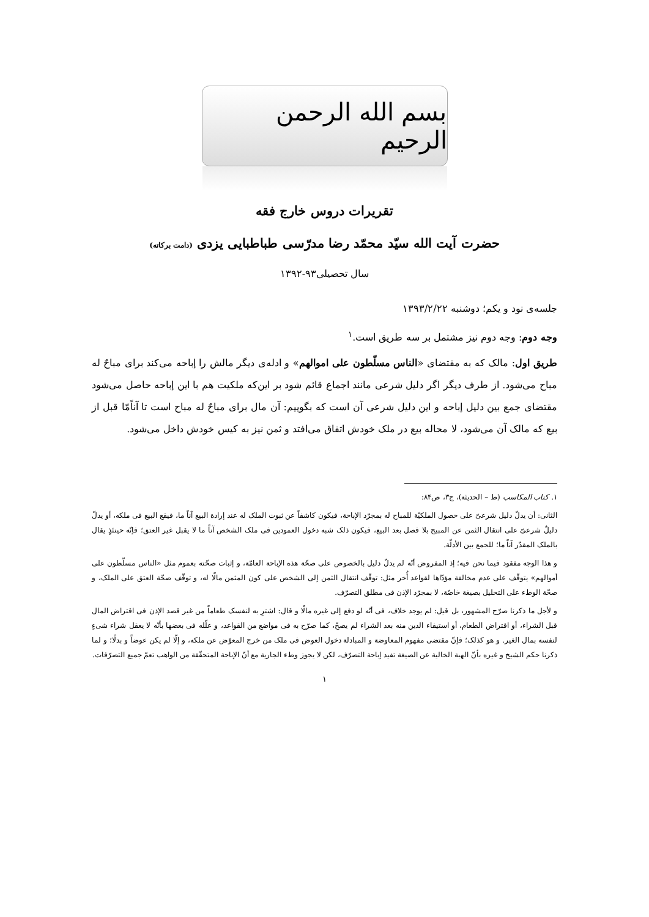بسم الله الرحمن الرحیم
تقریرات دروس خارج فقه
حضرت آیت الله سیّد محمّد رضا مدرّسی طباطبایی یزدی (دامت برکاته)
سال تحصیلی۹۳-۱۳۹۲
جلسه‌ی نود و یکم؛ دوشنبه ۱۳۹۳/۲/۲۲
وجه دوم: وجه دوم نیز مشتمل بر سه طریق است.<sup>۱</sup>
طریق اول: مالک که به مقتضای «الناس مسلّطون علی اموالهم» و ادله‌ی دیگر مالش را إباحه می‌کند برای مباحٌ له مباح می‌شود. از طرف دیگر اگر دلیل شرعی مانند اجماع قائم شود بر این‌که ملکیت هم با این إباحه حاصل می‌شود مقتضای جمع بین دلیل إباحه و این دلیل شرعی آن است که بگوییم: آن مال برای مباحٌ له مباح است تا آناًمّا قبل از بیع که مالک آن می‌شود، لا محاله بیع در ملک خودش اتفاق می‌افتد و ثمن نیز به کیس خودش داخل می‌شود.
۱. کتاب المکاسب (ط – الحدیثة)، ج۳، ص۸۴:
الثانی: أن یدلّ دلیل شرعیّ علی حصول الملکیّة للمباح له بمجرّد الإباحة، فیکون کاشفاً عن ثبوت الملک له عند إرادة البیع آناً ما، فیقع البیع فی ملکه، أو یدلّ دلیلٌ شرعیّ علی انتقال الثمن عن المبیح بلا فصل بعد البیع، فیکون ذلک شبه دخول العمودین فی ملک الشخص آناً ما لا یقبل غیر العتق؛ فإنّه حینئذٍ یقال بالملک المقدّر آناً ما؛ للجمع بین الأدلّة.
و هذا الوجه مفقود فیما نحن فیه؛ إذ المفروض أنّه لم یدلّ دلیل بالخصوص علی صحّة هذه الإباحة العامّة، و إثبات صحّته بعموم مثل «الناس مسلّطون علی أموالهم» یتوقّف علی عدم مخالفة مؤدّاها لقواعد أُخر مثل: توقّف انتقال الثمن إلی الشخص علی کون المثمن مالًا له، و توقّف صحّة العتق علی الملک، و صحّة الوطء علی التحلیل بصیغة خاصّة، لا بمجرّد الإذن فی مطلق التصرّف.
و لأجل ما ذکرنا صرّح المشهور، بل قیل: لم یوجد خلاف، فی أنّه لو دفع إلی غیره مالًا و قال: اشترِ به لنفسک طعاماً من غیر قصد الإذن فی اقتراض المال قبل الشراء، أو اقتراض الطعام، أو استیفاء الدین منه بعد الشراء لم یصحّ، کما صرّح به فی مواضع من القواعد، و علّله فی بعضها بأنّه لا یعقل شراء شیءٍ لنفسه بمال الغیر. و هو کذلک؛ فإنّ مقتضی مفهوم المعاوضة و المبادلة دخول العوض فی ملک من خرج المعوّض عن ملکه، و إلّا لم یکن عوضاً و بدلًا؛ و لما ذکرنا حکم الشیخ و غیره بأنّ الهبة الخالیة عن الصیغة تفید إباحة التصرّف، لکن لا یجوز وطء الجاریة مع أنّ الإباحة المتحقّقة من الواهب تعمّ جمیع التصرّفات.
۱